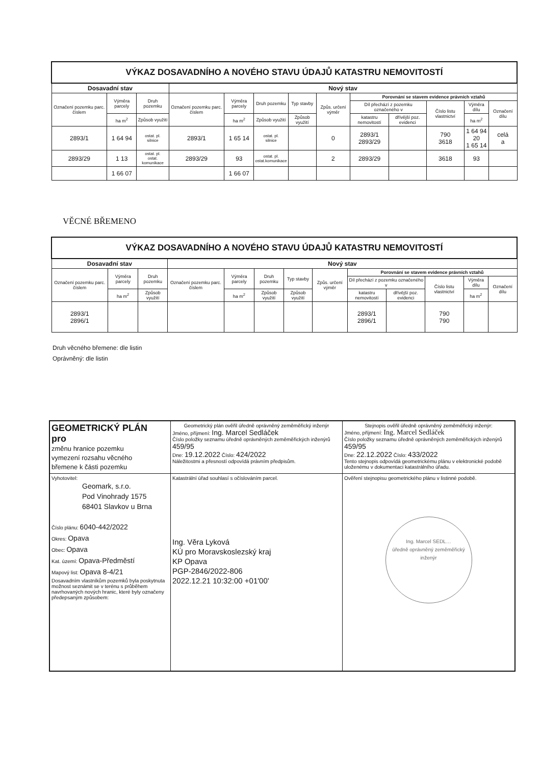| VÝKAZ DOSAVADNÍHO A NOVÉHO STAVU ÚDAJŮ KATASTRU NEMOVITOSTÍ | | | | | | | | | | | | |
| --- | --- | --- | --- | --- | --- | --- | --- | --- | --- | --- | --- | --- |
| Dosavadní stav | | | Nový stav | | | | | | | | | |
| Označení pozemku parc. číslem | Výměra parcely | Druh pozemku | Označení pozemku parc. číslem | Výměra parcely | Druh pozemku | Typ stavby | Způs. určení výměr | Porovnání se stavem evidence právních vztahů | | | | |
| | | | | | | | | Díl přechází z pozemku označeného v | | Číslo listu vlastnictví | Výměra dílu | Označení dílu |
| | ha m<sup>2</sup> | Způsob využití | | ha m<sup>2</sup> | Způsob využití | Způsob využití | | katastru nemovitostí | dřívější poz. evidenci | | ha m<sup>2</sup> | |
| 2893/1 | 1 64 94 | ostat. pl. silnice | 2893/1 | 1 65 14 | ostat. pl. silnice | | 0 | 2893/1 2893/29 | | 790 3618 | 1 64 94 20 1 65 14 | celá a |
| 2893/29 | 1 13 | ostat. pl. ostat. komunikace | 2893/29 | 93 | ostat. pl. ostat.komunikace | | 2 | 2893/29 | | 3618 | 93 | |
| | 1 66 07 | | | 1 66 07 | | | | | | | | |
VĚCNÉ BŘEMENO
| VÝKAZ DOSAVADNÍHO A NOVÉHO STAVU ÚDAJŮ KATASTRU NEMOVITOSTÍ | | | | | | | | | | | | |
| --- | --- | --- | --- | --- | --- | --- | --- | --- | --- | --- | --- | --- |
| Dosavadní stav | | | Nový stav | | | | | | | | | |
| Označení pozemku parc. číslem | Výměra parcely | Druh pozemku | Označení pozemku parc. číslem | Výměra parcely | Druh pozemku | Typ stavby | Způs. určení výměr | Porovnání se stavem evidence právních vztahů | | | | |
| | | | | | | | | Díl přechází z pozemku označeného v | | Číslo listu vlastnictví | Výměra dílu | Označení dílu |
| | ha m<sup>2</sup> | Způsob využití | | ha m<sup>2</sup> | Způsob využití | Způsob využití | | katastru nemovitostí | dřívější poz. evidenci | | ha m<sup>2</sup> | |
| 2893/1 2896/1 | | | | | | | | 2893/1 2896/1 | | 790 790 | | |
Druh věcného břemene: dle listin
Oprávněný: dle listin
| GEOMETRICKÝ PLÁN pro změnu hranice pozemku vymezení rozsahu věcného břemene k části pozemku | Geometrický plán ověřil úředně oprávněný zeměměřický inženýr Jméno, příjmení: Ing. Marcel Sedláček Číslo položky seznamu úředně oprávněných zeměměřických inženýrů 459/95 Dne: 19.12.2022 Číslo: 424/2022 Náležitostmi a přesností odpovídá právním předpisům. | Stejnopis ověřil úředně oprávněný zeměměřický inženýr: Jméno, příjmení: Ing. Marcel Sedláček Číslo položky seznamu úředně oprávněných zeměměřických inženýrů 459/95 Dne: 22.12.2022 Číslo: 433/2022 Tento stejnopis odpovídá geometrickému plánu v elektronické podobě uloženému v dokumentaci katastrálního úřadu. |
| Vyhotovitel: Geomark, s.r.o. Pod Vinohrady 1575 68401 Slavkov u Brna Číslo plánu: 6040-442/2022 Okres: Opava Obec: Opava Kat. území: Opava-Předměstí Mapový list: Opava 8-4/21 Dosavadním vlastníkům pozemků byla poskytnuta možnost seznámit se v terénu s průběhem navrhovaných nových hranic, které byly označeny předepsaným způsobem: | Katastrální úřad souhlasí s očíslováním parcel. Ing. Věra Lyková KÚ pro Moravskoslezský kraj KP Opava PGP-2846/2022-806 2022.12.21 10:32:00 +01'00' | Ověření stejnopisu geometrického plánu v listinné podobě. Ing. Marcel SEDL… úředně oprávněný zeměměřický inženýr |